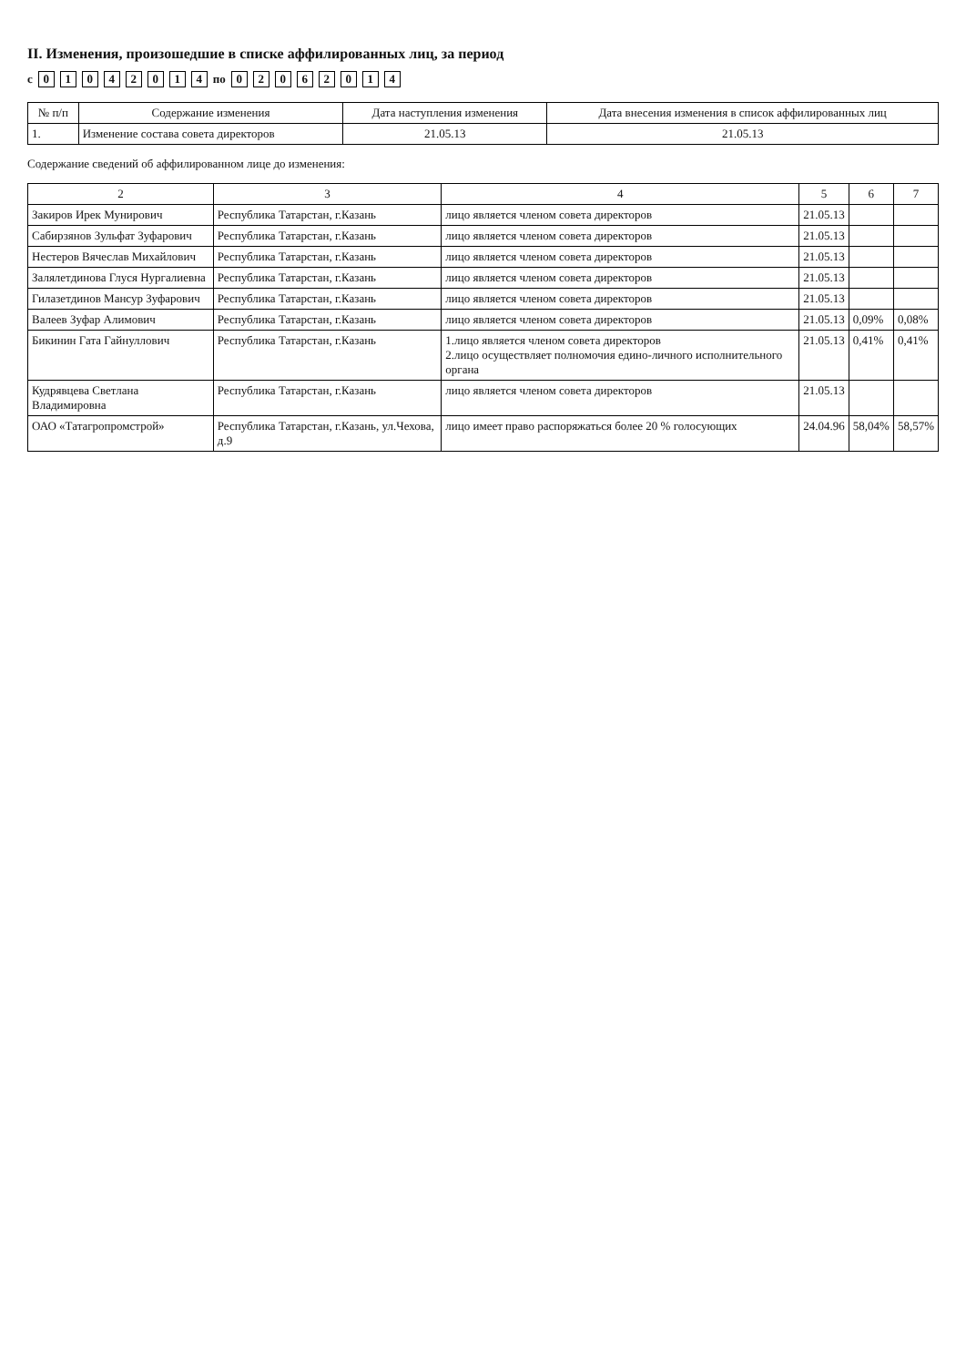II. Изменения, произошедшие в списке аффилированных лиц, за период
с 01 04 2014 по 02 06 2014
| № п/п | Содержание изменения | Дата наступления изменения | Дата внесения изменения в список аффилированных лиц |
| --- | --- | --- | --- |
| 1. | Изменение состава совета директоров | 21.05.13 | 21.05.13 |
Содержание сведений об аффилированном лице до изменения:
| 2 | 3 | 4 | 5 | 6 | 7 |
| --- | --- | --- | --- | --- | --- |
| Закиров Ирек Мунирович | Республика Татарстан, г.Казань | лицо является членом совета директоров | 21.05.13 | | |
| Сабирзянов Зульфат Зуфарович | Республика Татарстан, г.Казань | лицо является членом совета директоров | 21.05.13 | | |
| Нестеров Вячеслав Михайлович | Республика Татарстан, г.Казань | лицо является членом совета директоров | 21.05.13 | | |
| Залялетдинова Глуся Нургалиевна | Республика Татарстан, г.Казань | лицо является членом совета директоров | 21.05.13 | | |
| Гилазетдинов Мансур Зуфарович | Республика Татарстан, г.Казань | лицо является членом совета директоров | 21.05.13 | | |
| Валеев Зуфар Алимович | Республика Татарстан, г.Казань | лицо является членом совета директоров | 21.05.13 | 0,09% | 0,08% |
| Бикинин Гата Гайнуллович | Республика Татарстан, г.Казань | 1.лицо является членом совета директоров 2.лицо осуществляет полномочия едино-личного исполнительного органа | 21.05.13 | 0,41% | 0,41% |
| Кудрявцева Светлана Владимировна | Республика Татарстан, г.Казань | лицо является членом совета директоров | 21.05.13 | | |
| ОАО «Татагропромстрой» | Республика Татарстан, г.Казань, ул.Чехова, д.9 | лицо имеет право распоряжаться более 20 % голосующих | 24.04.96 | 58,04% | 58,57% |